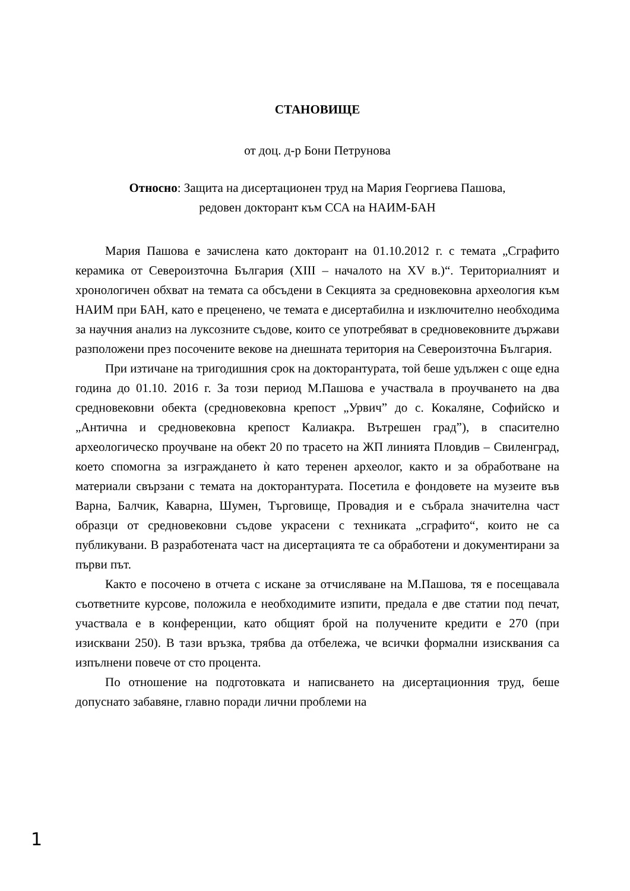СТАНОВИЩЕ
от доц. д-р Бони Петрунова
Относно: Защита на дисертационен труд на Мария Георгиева Пашова,
редовен докторант към ССА на НАИМ-БАН
Мария Пашова е зачислена като докторант на 01.10.2012 г. с темата „Сграфито керамика от Североизточна България (XIII – началото на XV в.)“. Териториалният и хронологичен обхват на темата са обсъдени в Секцията за средновековна археология към НАИМ при БАН, като е преценено, че темата е дисертабилна и изключително необходима за научния анализ на луксозните съдове, които се употребяват в средновековните държави разположени през посочените векове на днешната територия на Североизточна България.
При изтичане на тригодишния срок на докторантурата, той беше удължен с още една година до 01.10. 2016 г. За този период М.Пашова е участвала в проучването на два средновековни обекта (средновековна крепост „Урвич” до с. Кокаляне, Софийско и „Антична и средновековна крепост Калиакра. Вътрешен град”), в спасително археологическо проучване на обект 20 по трасето на ЖП линията Пловдив – Свиленград, което спомогна за изграждането ѝ като теренен археолог, както и за обработване на материали свързани с темата на докторантурата. Посетила е фондовете на музеите във Варна, Балчик, Каварна, Шумен, Търговище, Провадия и е събрала значителна част образци от средновековни съдове украсени с техниката „сграфито“, които не са публикувани. В разработената част на дисертацията те са обработени и документирани за първи път.
Както е посочено в отчета с искане за отчисляване на М.Пашова, тя е посещавала съответните курсове, положила е необходимите изпити, предала е две статии под печат, участвала е в конференции, като общият брой на получените кредити е 270 (при изисквани 250). В тази връзка, трябва да отбележа, че всички формални изисквания са изпълнени повече от сто процента.
По отношение на подготовката и написването на дисертационния труд, беше допуснато забавяне, главно поради лични проблеми на
1